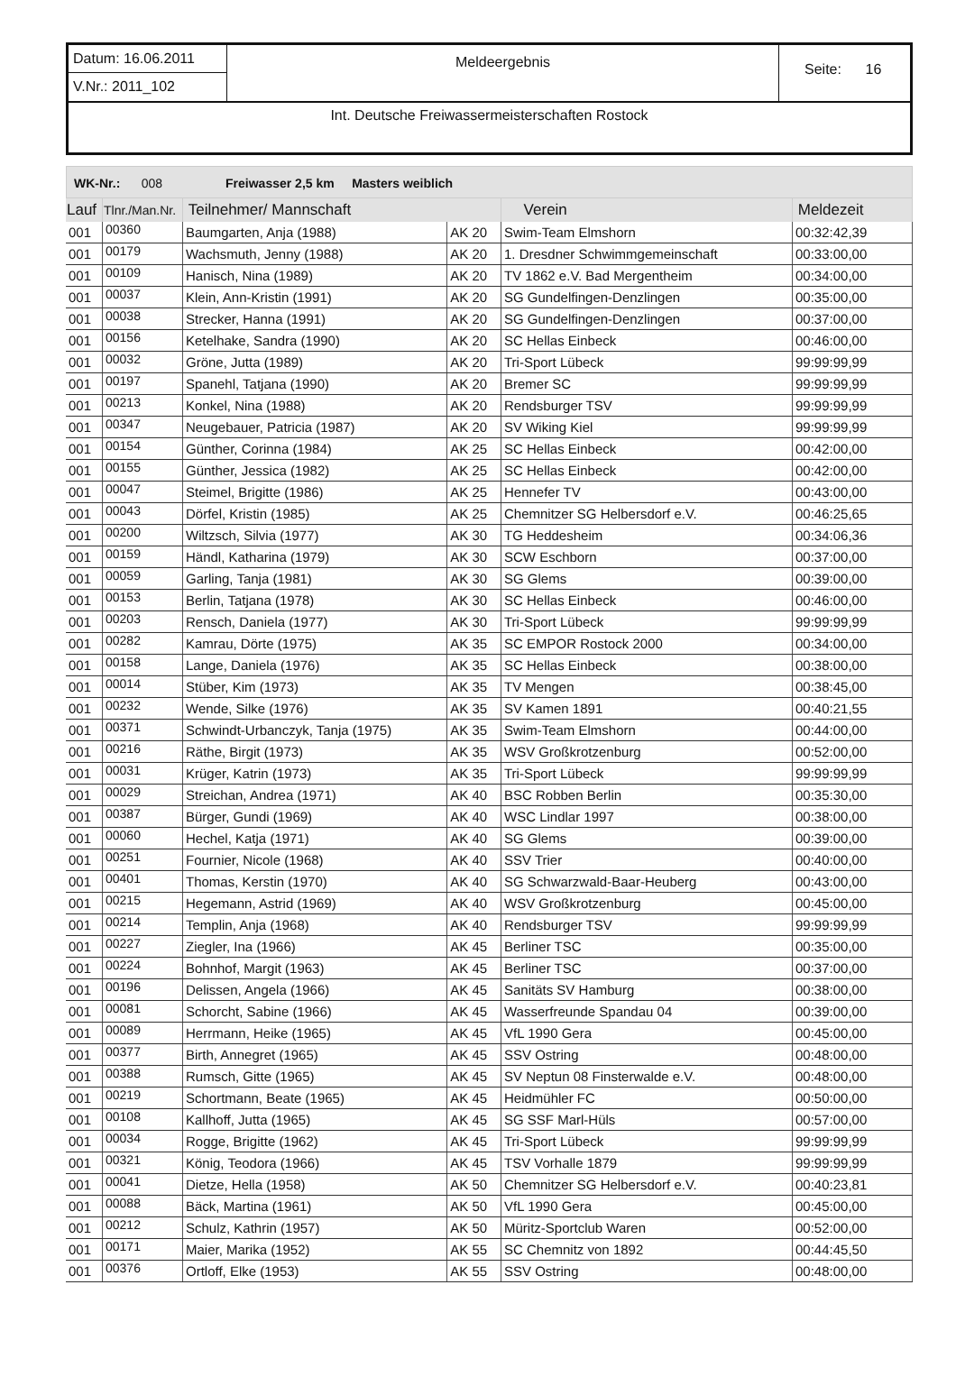Datum: 16.06.2011
V.Nr.: 2011_102
Meldeergebnis
Seite: 16
Int. Deutsche Freiwassermeisterschaften Rostock
WK-Nr.: 008 Freiwasser 2,5 km Masters weiblich
| Lauf | Tlnr./Man.Nr. | Teilnehmer/ Mannschaft | | Verein | Meldezeit |
| --- | --- | --- | --- | --- | --- |
| 001 | 00360 | Baumgarten, Anja (1988) | AK 20 | Swim-Team Elmshorn | 00:32:42,39 |
| 001 | 00179 | Wachsmuth, Jenny (1988) | AK 20 | 1. Dresdner Schwimmgemeinschaft | 00:33:00,00 |
| 001 | 00109 | Hanisch, Nina (1989) | AK 20 | TV 1862 e.V. Bad Mergentheim | 00:34:00,00 |
| 001 | 00037 | Klein, Ann-Kristin (1991) | AK 20 | SG Gundelfingen-Denzlingen | 00:35:00,00 |
| 001 | 00038 | Strecker, Hanna (1991) | AK 20 | SG Gundelfingen-Denzlingen | 00:37:00,00 |
| 001 | 00156 | Ketelhake, Sandra (1990) | AK 20 | SC Hellas Einbeck | 00:46:00,00 |
| 001 | 00032 | Gröne, Jutta (1989) | AK 20 | Tri-Sport Lübeck | 99:99:99,99 |
| 001 | 00197 | Spanehl, Tatjana (1990) | AK 20 | Bremer SC | 99:99:99,99 |
| 001 | 00213 | Konkel, Nina (1988) | AK 20 | Rendsburger TSV | 99:99:99,99 |
| 001 | 00347 | Neugebauer, Patricia (1987) | AK 20 | SV Wiking Kiel | 99:99:99,99 |
| 001 | 00154 | Günther, Corinna (1984) | AK 25 | SC Hellas Einbeck | 00:42:00,00 |
| 001 | 00155 | Günther, Jessica (1982) | AK 25 | SC Hellas Einbeck | 00:42:00,00 |
| 001 | 00047 | Steimel, Brigitte (1986) | AK 25 | Hennefer TV | 00:43:00,00 |
| 001 | 00043 | Dörfel, Kristin (1985) | AK 25 | Chemnitzer SG Helbersdorf e.V. | 00:46:25,65 |
| 001 | 00200 | Wiltzsch, Silvia (1977) | AK 30 | TG Heddesheim | 00:34:06,36 |
| 001 | 00159 | Händl, Katharina (1979) | AK 30 | SCW Eschborn | 00:37:00,00 |
| 001 | 00059 | Garling, Tanja (1981) | AK 30 | SG Glems | 00:39:00,00 |
| 001 | 00153 | Berlin, Tatjana (1978) | AK 30 | SC Hellas Einbeck | 00:46:00,00 |
| 001 | 00203 | Rensch, Daniela (1977) | AK 30 | Tri-Sport Lübeck | 99:99:99,99 |
| 001 | 00282 | Kamrau, Dörte (1975) | AK 35 | SC EMPOR Rostock 2000 | 00:34:00,00 |
| 001 | 00158 | Lange, Daniela (1976) | AK 35 | SC Hellas Einbeck | 00:38:00,00 |
| 001 | 00014 | Stüber, Kim (1973) | AK 35 | TV Mengen | 00:38:45,00 |
| 001 | 00232 | Wende, Silke (1976) | AK 35 | SV Kamen 1891 | 00:40:21,55 |
| 001 | 00371 | Schwindt-Urbanczyk, Tanja (1975) | AK 35 | Swim-Team Elmshorn | 00:44:00,00 |
| 001 | 00216 | Räthe, Birgit (1973) | AK 35 | WSV Großkrotzenburg | 00:52:00,00 |
| 001 | 00031 | Krüger, Katrin (1973) | AK 35 | Tri-Sport Lübeck | 99:99:99,99 |
| 001 | 00029 | Streichan, Andrea (1971) | AK 40 | BSC Robben Berlin | 00:35:30,00 |
| 001 | 00387 | Bürger, Gundi (1969) | AK 40 | WSC Lindlar 1997 | 00:38:00,00 |
| 001 | 00060 | Hechel, Katja (1971) | AK 40 | SG Glems | 00:39:00,00 |
| 001 | 00251 | Fournier, Nicole (1968) | AK 40 | SSV Trier | 00:40:00,00 |
| 001 | 00401 | Thomas, Kerstin (1970) | AK 40 | SG Schwarzwald-Baar-Heuberg | 00:43:00,00 |
| 001 | 00215 | Hegemann, Astrid (1969) | AK 40 | WSV Großkrotzenburg | 00:45:00,00 |
| 001 | 00214 | Templin, Anja (1968) | AK 40 | Rendsburger TSV | 99:99:99,99 |
| 001 | 00227 | Ziegler, Ina (1966) | AK 45 | Berliner TSC | 00:35:00,00 |
| 001 | 00224 | Bohnhof, Margit (1963) | AK 45 | Berliner TSC | 00:37:00,00 |
| 001 | 00196 | Delissen, Angela (1966) | AK 45 | Sanitäts SV Hamburg | 00:38:00,00 |
| 001 | 00081 | Schorcht, Sabine (1966) | AK 45 | Wasserfreunde Spandau 04 | 00:39:00,00 |
| 001 | 00089 | Herrmann, Heike (1965) | AK 45 | VfL 1990 Gera | 00:45:00,00 |
| 001 | 00377 | Birth, Annegret (1965) | AK 45 | SSV Ostring | 00:48:00,00 |
| 001 | 00388 | Rumsch, Gitte (1965) | AK 45 | SV Neptun 08 Finsterwalde e.V. | 00:48:00,00 |
| 001 | 00219 | Schortmann, Beate (1965) | AK 45 | Heidmühler FC | 00:50:00,00 |
| 001 | 00108 | Kallhoff, Jutta (1965) | AK 45 | SG SSF Marl-Hüls | 00:57:00,00 |
| 001 | 00034 | Rogge, Brigitte (1962) | AK 45 | Tri-Sport Lübeck | 99:99:99,99 |
| 001 | 00321 | König, Teodora (1966) | AK 45 | TSV Vorhalle 1879 | 99:99:99,99 |
| 001 | 00041 | Dietze, Hella (1958) | AK 50 | Chemnitzer SG Helbersdorf e.V. | 00:40:23,81 |
| 001 | 00088 | Bäck, Martina (1961) | AK 50 | VfL 1990 Gera | 00:45:00,00 |
| 001 | 00212 | Schulz, Kathrin (1957) | AK 50 | Müritz-Sportclub Waren | 00:52:00,00 |
| 001 | 00171 | Maier, Marika (1952) | AK 55 | SC Chemnitz von 1892 | 00:44:45,50 |
| 001 | 00376 | Ortloff, Elke (1953) | AK 55 | SSV Ostring | 00:48:00,00 |